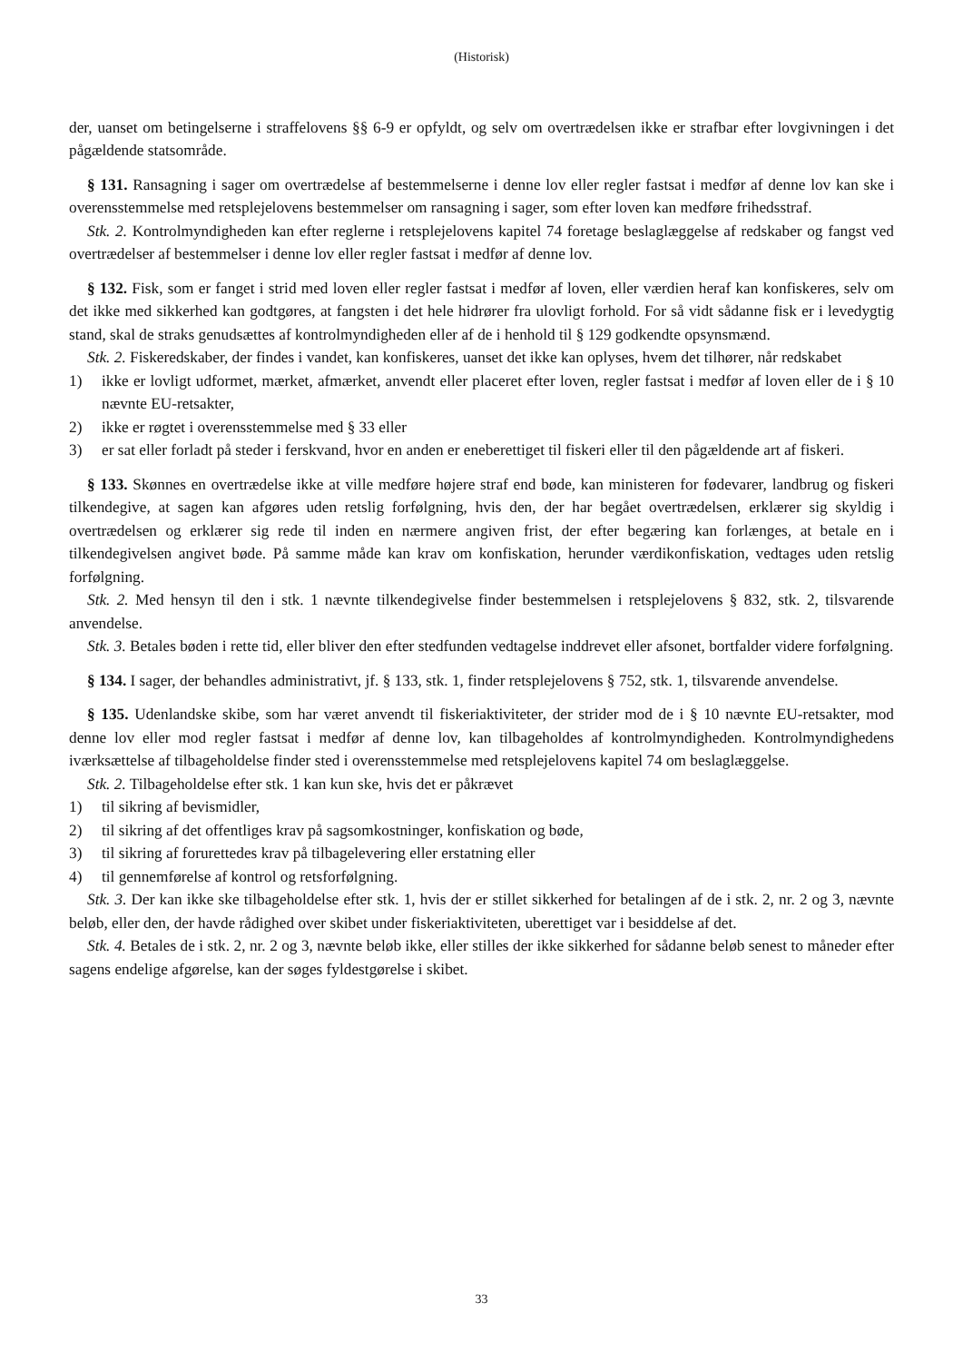(Historisk)
der, uanset om betingelserne i straffelovens §§ 6-9 er opfyldt, og selv om overtrædelsen ikke er strafbar efter lovgivningen i det pågældende statsområde.
§ 131. Ransagning i sager om overtrædelse af bestemmelserne i denne lov eller regler fastsat i medfør af denne lov kan ske i overensstemmelse med retsplejelovens bestemmelser om ransagning i sager, som efter loven kan medføre frihedsstraf.
Stk. 2. Kontrolmyndigheden kan efter reglerne i retsplejelovens kapitel 74 foretage beslaglæggelse af redskaber og fangst ved overtrædelser af bestemmelser i denne lov eller regler fastsat i medfør af denne lov.
§ 132. Fisk, som er fanget i strid med loven eller regler fastsat i medfør af loven, eller værdien heraf kan konfiskeres, selv om det ikke med sikkerhed kan godtgøres, at fangsten i det hele hidrører fra ulovligt forhold. For så vidt sådanne fisk er i levedygtig stand, skal de straks genudsættes af kontrolmyndigheden eller af de i henhold til § 129 godkendte opsynsmænd.
Stk. 2. Fiskeredskaber, der findes i vandet, kan konfiskeres, uanset det ikke kan oplyses, hvem det tilhører, når redskabet
1) ikke er lovligt udformet, mærket, afmærket, anvendt eller placeret efter loven, regler fastsat i medfør af loven eller de i § 10 nævnte EU-retsakter,
2) ikke er røgtet i overensstemmelse med § 33 eller
3) er sat eller forladt på steder i ferskvand, hvor en anden er eneberettiget til fiskeri eller til den pågældende art af fiskeri.
§ 133. Skønnes en overtrædelse ikke at ville medføre højere straf end bøde, kan ministeren for fødevarer, landbrug og fiskeri tilkendegive, at sagen kan afgøres uden retslig forfølgning, hvis den, der har begået overtrædelsen, erklærer sig skyldig i overtrædelsen og erklærer sig rede til inden en nærmere angiven frist, der efter begæring kan forlænges, at betale en i tilkendegivelsen angivet bøde. På samme måde kan krav om konfiskation, herunder værdikonfiskation, vedtages uden retslig forfølgning.
Stk. 2. Med hensyn til den i stk. 1 nævnte tilkendegivelse finder bestemmelsen i retsplejelovens § 832, stk. 2, tilsvarende anvendelse.
Stk. 3. Betales bøden i rette tid, eller bliver den efter stedfunden vedtagelse inddrevet eller afsonet, bortfalder videre forfølgning.
§ 134. I sager, der behandles administrativt, jf. § 133, stk. 1, finder retsplejelovens § 752, stk. 1, tilsvarende anvendelse.
§ 135. Udenlandske skibe, som har været anvendt til fiskeriaktiviteter, der strider mod de i § 10 nævnte EU-retsakter, mod denne lov eller mod regler fastsat i medfør af denne lov, kan tilbageholdes af kontrolmyndigheden. Kontrolmyndighedens iværksættelse af tilbageholdelse finder sted i overensstemmelse med retsplejelovens kapitel 74 om beslaglæggelse.
Stk. 2. Tilbageholdelse efter stk. 1 kan kun ske, hvis det er påkrævet
1) til sikring af bevismidler,
2) til sikring af det offentliges krav på sagsomkostninger, konfiskation og bøde,
3) til sikring af forurettedes krav på tilbagelevering eller erstatning eller
4) til gennemførelse af kontrol og retsforfølgning.
Stk. 3. Der kan ikke ske tilbageholdelse efter stk. 1, hvis der er stillet sikkerhed for betalingen af de i stk. 2, nr. 2 og 3, nævnte beløb, eller den, der havde rådighed over skibet under fiskeriaktiviteten, uberettiget var i besiddelse af det.
Stk. 4. Betales de i stk. 2, nr. 2 og 3, nævnte beløb ikke, eller stilles der ikke sikkerhed for sådanne beløb senest to måneder efter sagens endelige afgørelse, kan der søges fyldestgørelse i skibet.
33